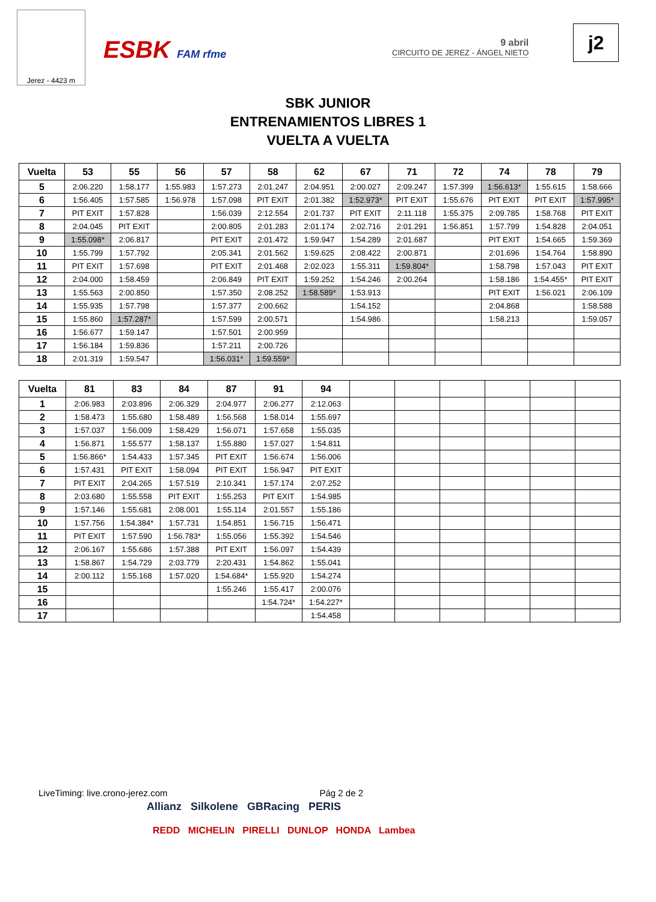Jerez - 4423 m
ESBK FAM rfme 9 abril
CIRCUITO DE JEREZ - ÁNGEL NIETO
j2
SBK JUNIOR
ENTRENAMIENTOS LIBRES 1
VUELTA A VUELTA
| Vuelta | 53 | 55 | 56 | 57 | 58 | 62 | 67 | 71 | 72 | 74 | 78 | 79 |
| --- | --- | --- | --- | --- | --- | --- | --- | --- | --- | --- | --- | --- |
| 5 | 2:06.220 | 1:58.177 | 1:55.983 | 1:57.273 | 2:01.247 | 2:04.951 | 2:00.027 | 2:09.247 | 1:57.399 | 1:56.613* | 1:55.615 | 1:58.666 |
| 6 | 1:56.405 | 1:57.585 | 1:56.978 | 1:57.098 | PIT EXIT | 2:01.382 | 1:52.973* | PIT EXIT | 1:55.676 | PIT EXIT | PIT EXIT | 1:57.995* |
| 7 | PIT EXIT | 1:57.828 | | 1:56.039 | 2:12.554 | 2:01.737 | PIT EXIT | 2:11.118 | 1:55.375 | 2:09.785 | 1:58.768 | PIT EXIT |
| 8 | 2:04.045 | PIT EXIT | | 2:00.805 | 2:01.283 | 2:01.174 | 2:02.716 | 2:01.291 | 1:56.851 | 1:57.799 | 1:54.828 | 2:04.051 |
| 9 | 1:55.098* | 2:06.817 | | PIT EXIT | 2:01.472 | 1:59.947 | 1:54.289 | 2:01.687 | | PIT EXIT | 1:54.665 | 1:59.369 |
| 10 | 1:55.799 | 1:57.792 | | 2:05.341 | 2:01.562 | 1:59.625 | 2:08.422 | 2:00.871 | | 2:01.696 | 1:54.764 | 1:58.890 |
| 11 | PIT EXIT | 1:57.698 | | PIT EXIT | 2:01.468 | 2:02.023 | 1:55.311 | 1:59.804* | | 1:58.798 | 1:57.043 | PIT EXIT |
| 12 | 2:04.000 | 1:58.459 | | 2:06.849 | PIT EXIT | 1:59.252 | 1:54.246 | 2:00.264 | | 1:58.186 | 1:54.455* | PIT EXIT |
| 13 | 1:55.563 | 2:00.850 | | 1:57.350 | 2:08.252 | 1:58.589* | 1:53.913 | | | PIT EXIT | 1:56.021 | 2:06.109 |
| 14 | 1:55.935 | 1:57.798 | | 1:57.377 | 2:00.662 | | 1:54.152 | | | 2:04.868 | | 1:58.588 |
| 15 | 1:55.860 | 1:57.287* | | 1:57.599 | 2:00.571 | | 1:54.986 | | | 1:58.213 | | 1:59.057 |
| 16 | 1:56.677 | 1:59.147 | | 1:57.501 | 2:00.959 | | | | | | | |
| 17 | 1:56.184 | 1:59.836 | | 1:57.211 | 2:00.726 | | | | | | | |
| 18 | 2:01.319 | 1:59.547 | | 1:56.031* | 1:59.559* | | | | | | | |
| Vuelta | 81 | 83 | 84 | 87 | 91 | 94 | | | | | | |
| --- | --- | --- | --- | --- | --- | --- | --- | --- | --- | --- | --- | --- |
| 1 | 2:06.983 | 2:03.896 | 2:06.329 | 2:04.977 | 2:06.277 | 2:12.063 | | | | | | |
| 2 | 1:58.473 | 1:55.680 | 1:58.489 | 1:56.568 | 1:58.014 | 1:55.697 | | | | | | |
| 3 | 1:57.037 | 1:56.009 | 1:58.429 | 1:56.071 | 1:57.658 | 1:55.035 | | | | | | |
| 4 | 1:56.871 | 1:55.577 | 1:58.137 | 1:55.880 | 1:57.027 | 1:54.811 | | | | | | |
| 5 | 1:56.866* | 1:54.433 | 1:57.345 | PIT EXIT | 1:56.674 | 1:56.006 | | | | | | |
| 6 | 1:57.431 | PIT EXIT | 1:58.094 | PIT EXIT | 1:56.947 | PIT EXIT | | | | | | |
| 7 | PIT EXIT | 2:04.265 | 1:57.519 | 2:10.341 | 1:57.174 | 2:07.252 | | | | | | |
| 8 | 2:03.680 | 1:55.558 | PIT EXIT | 1:55.253 | PIT EXIT | 1:54.985 | | | | | | |
| 9 | 1:57.146 | 1:55.681 | 2:08.001 | 1:55.114 | 2:01.557 | 1:55.186 | | | | | | |
| 10 | 1:57.756 | 1:54.384* | 1:57.731 | 1:54.851 | 1:56.715 | 1:56.471 | | | | | | |
| 11 | PIT EXIT | 1:57.590 | 1:56.783* | 1:55.056 | 1:55.392 | 1:54.546 | | | | | | |
| 12 | 2:06.167 | 1:55.686 | 1:57.388 | PIT EXIT | 1:56.097 | 1:54.439 | | | | | | |
| 13 | 1:58.867 | 1:54.729 | 2:03.779 | 2:20.431 | 1:54.862 | 1:55.041 | | | | | | |
| 14 | 2:00.112 | 1:55.168 | 1:57.020 | 1:54.684* | 1:55.920 | 1:54.274 | | | | | | |
| 15 | | | | 1:55.246 | 1:55.417 | 2:00.076 | | | | | | |
| 16 | | | | | 1:54.724* | 1:54.227* | | | | | | |
| 17 | | | | | | 1:54.458 | | | | | | |
LiveTiming: live.crono-jerez.com Pág 2 de 2
Allianz Silkolene GBRacing PERIS
REDD MICHELIN PIRELLI DUNLOP HONDA Lambea